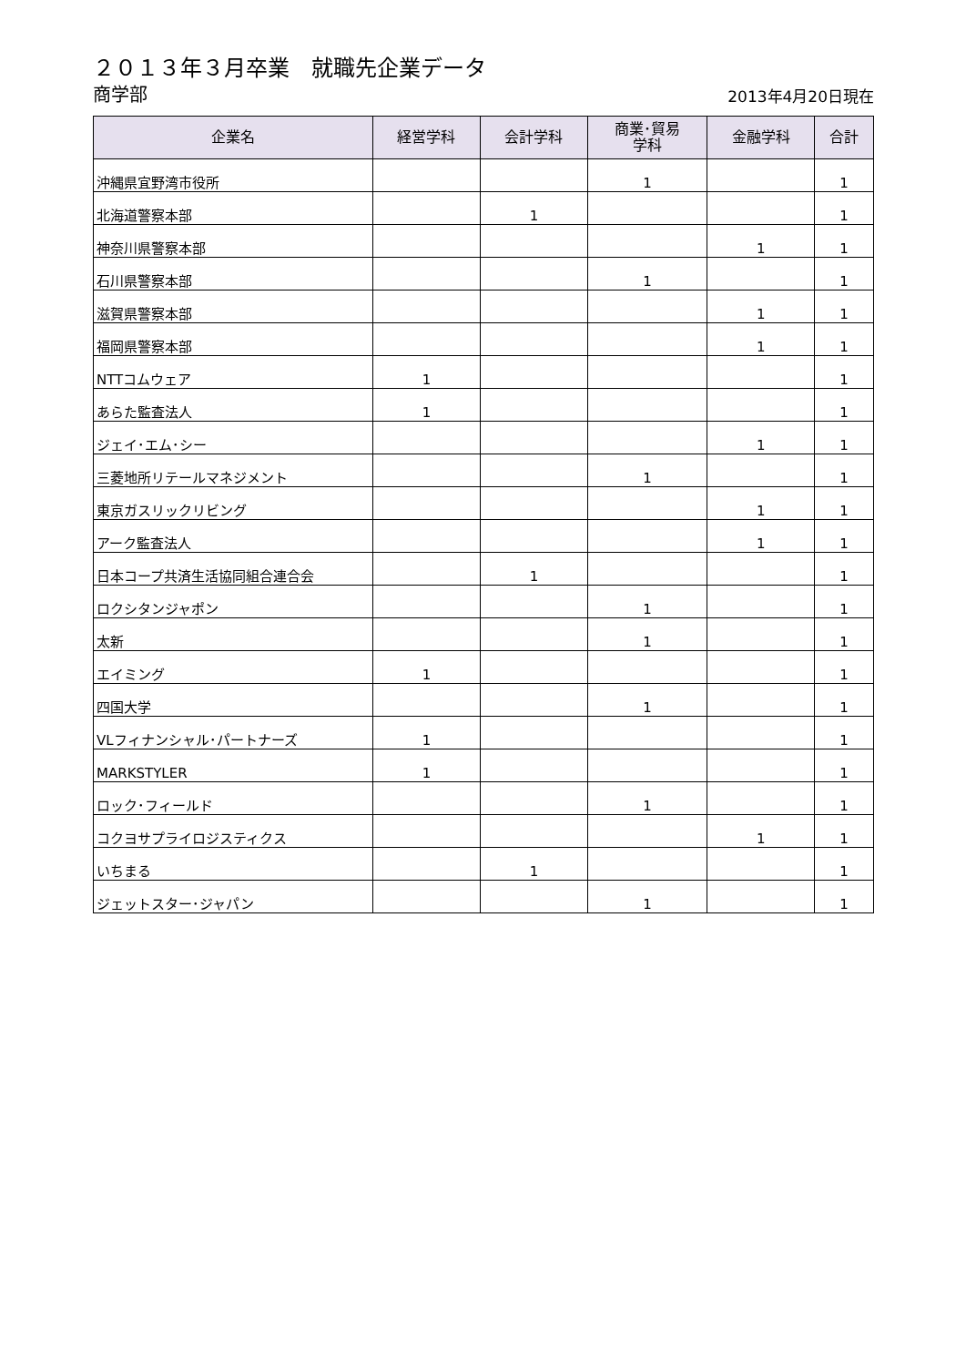２０１３年３月卒業　就職先企業データ
商学部
2013年4月20日現在
| 企業名 | 経営学科 | 会計学科 | 商業･貿易 学科 | 金融学科 | 合計 |
| --- | --- | --- | --- | --- | --- |
| 沖縄県宜野湾市役所 | | | 1 | | 1 |
| 北海道警察本部 | | 1 | | | 1 |
| 神奈川県警察本部 | | | | 1 | 1 |
| 石川県警察本部 | | | 1 | | 1 |
| 滋賀県警察本部 | | | | 1 | 1 |
| 福岡県警察本部 | | | | 1 | 1 |
| NTTコムウェア | 1 | | | | 1 |
| あらた監査法人 | 1 | | | | 1 |
| ジェイ･エム･シー | | | | 1 | 1 |
| 三菱地所リテールマネジメント | | | 1 | | 1 |
| 東京ガスリックリビング | | | | 1 | 1 |
| アーク監査法人 | | | | 1 | 1 |
| 日本コープ共済生活協同組合連合会 | | 1 | | | 1 |
| ロクシタンジャポン | | | 1 | | 1 |
| 太新 | | | 1 | | 1 |
| エイミング | 1 | | | | 1 |
| 四国大学 | | | 1 | | 1 |
| VLフィナンシャル･パートナーズ | 1 | | | | 1 |
| MARKSTYLER | 1 | | | | 1 |
| ロック･フィールド | | | 1 | | 1 |
| コクヨサプライロジスティクス | | | | 1 | 1 |
| いちまる | | 1 | | | 1 |
| ジェットスター･ジャパン | | | 1 | | 1 |